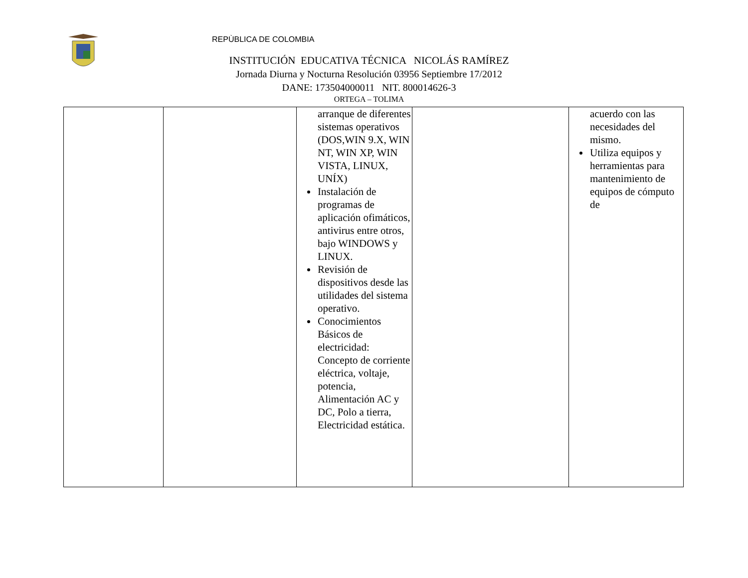REPÙBLICA DE COLOMBIA
INSTITUCIÓN EDUCATIVA TÉCNICA NICOLÁS RAMÍREZ
Jornada Diurna y Nocturna Resolución 03956 Septiembre 17/2012
DANE: 173504000011 NIT. 800014626-3
ORTEGA – TOLIMA
| | | arranque de diferentes sistemas operativos (DOS,WIN 9.X, WIN NT, WIN XP, WIN VISTA, LINUX, UNÍX) Instalación de programas de aplicación ofimáticos, antivirus entre otros, bajo WINDOWS y LINUX. Revisión de dispositivos desde las utilidades del sistema operativo. Conocimientos Básicos de electricidad: Concepto de corriente eléctrica, voltaje, potencia, Alimentación AC y DC, Polo a tierra, Electricidad estática. | | acuerdo con las necesidades del mismo. Utiliza equipos y herramientas para mantenimiento de equipos de cómputo de |